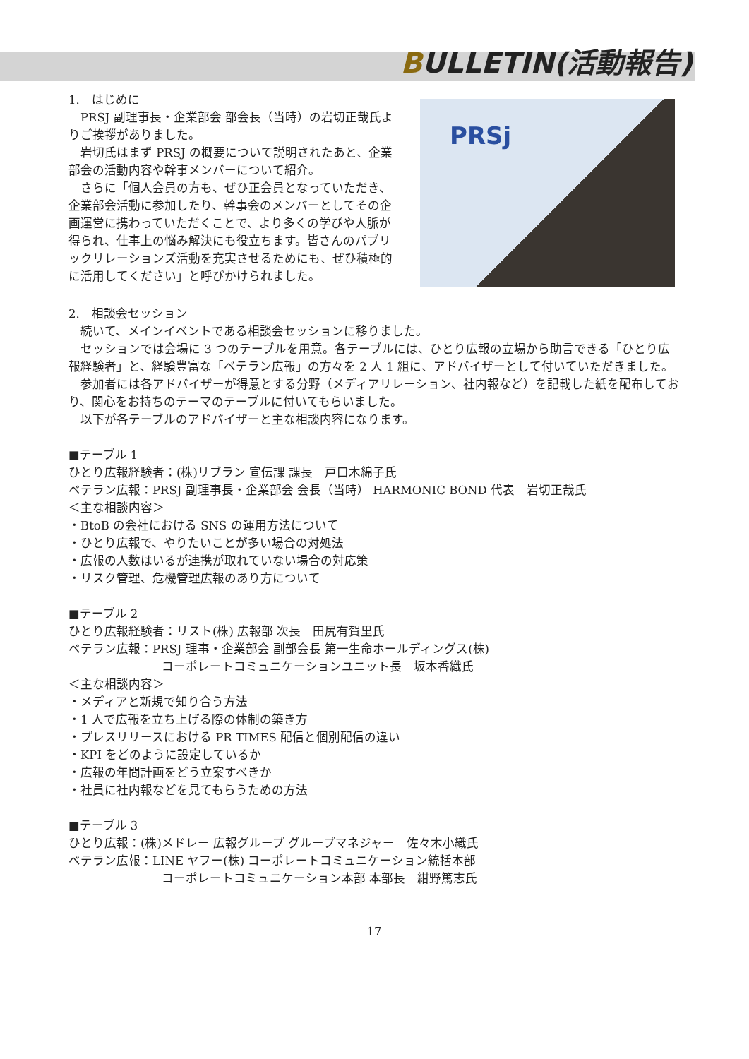BULLETIN(活動報告)
1.　はじめに
　PRSJ 副理事長・企業部会 部会長（当時）の岩切正哉氏よりご挨拶がありました。
　岩切氏はまず PRSJ の概要について説明されたあと、企業部会の活動内容や幹事メンバーについて紹介。
　さらに「個人会員の方も、ぜひ正会員となっていただき、企業部会活動に参加したり、幹事会のメンバーとしてその企画運営に携わっていただくことで、より多くの学びや人脈が得られ、仕事上の悩み解決にも役立ちます。皆さんのパブリックリレーションズ活動を充実させるためにも、ぜひ積極的に活用してください」と呼びかけられました。
PRSj
2.　相談会セッション
　続いて、メインイベントである相談会セッションに移りました。
　セッションでは会場に 3 つのテーブルを用意。各テーブルには、ひとり広報の立場から助言できる「ひとり広報経験者」と、経験豊富な「ベテラン広報」の方々を 2 人 1 組に、アドバイザーとして付いていただきました。
　参加者には各アドバイザーが得意とする分野（メディアリレーション、社内報など）を記載した紙を配布しており、関心をお持ちのテーマのテーブルに付いてもらいました。
　以下が各テーブルのアドバイザーと主な相談内容になります。
■テーブル 1
ひとり広報経験者：(株)リブラン 宣伝課 課長　戸口木綿子氏
ベテラン広報：PRSJ 副理事長・企業部会 会長（当時） HARMONIC BOND 代表　岩切正哉氏
＜主な相談内容＞
・BtoB の会社における SNS の運用方法について
・ひとり広報で、やりたいことが多い場合の対処法
・広報の人数はいるが連携が取れていない場合の対応策
・リスク管理、危機管理広報のあり方について
■テーブル 2
ひとり広報経験者：リスト(株) 広報部 次長　田尻有賀里氏
ベテラン広報：PRSJ 理事・企業部会 副部会長 第一生命ホールディングス(株)
コーポレートコミュニケーションユニット長　坂本香織氏
＜主な相談内容＞
・メディアと新規で知り合う方法
・1 人で広報を立ち上げる際の体制の築き方
・プレスリリースにおける PR TIMES 配信と個別配信の違い
・KPI をどのように設定しているか
・広報の年間計画をどう立案すべきか
・社員に社内報などを見てもらうための方法
■テーブル 3
ひとり広報：(株)メドレー 広報グループ グループマネジャー　佐々木小織氏
ベテラン広報：LINE ヤフー(株) コーポレートコミュニケーション統括本部
コーポレートコミュニケーション本部 本部長　紺野篤志氏
17